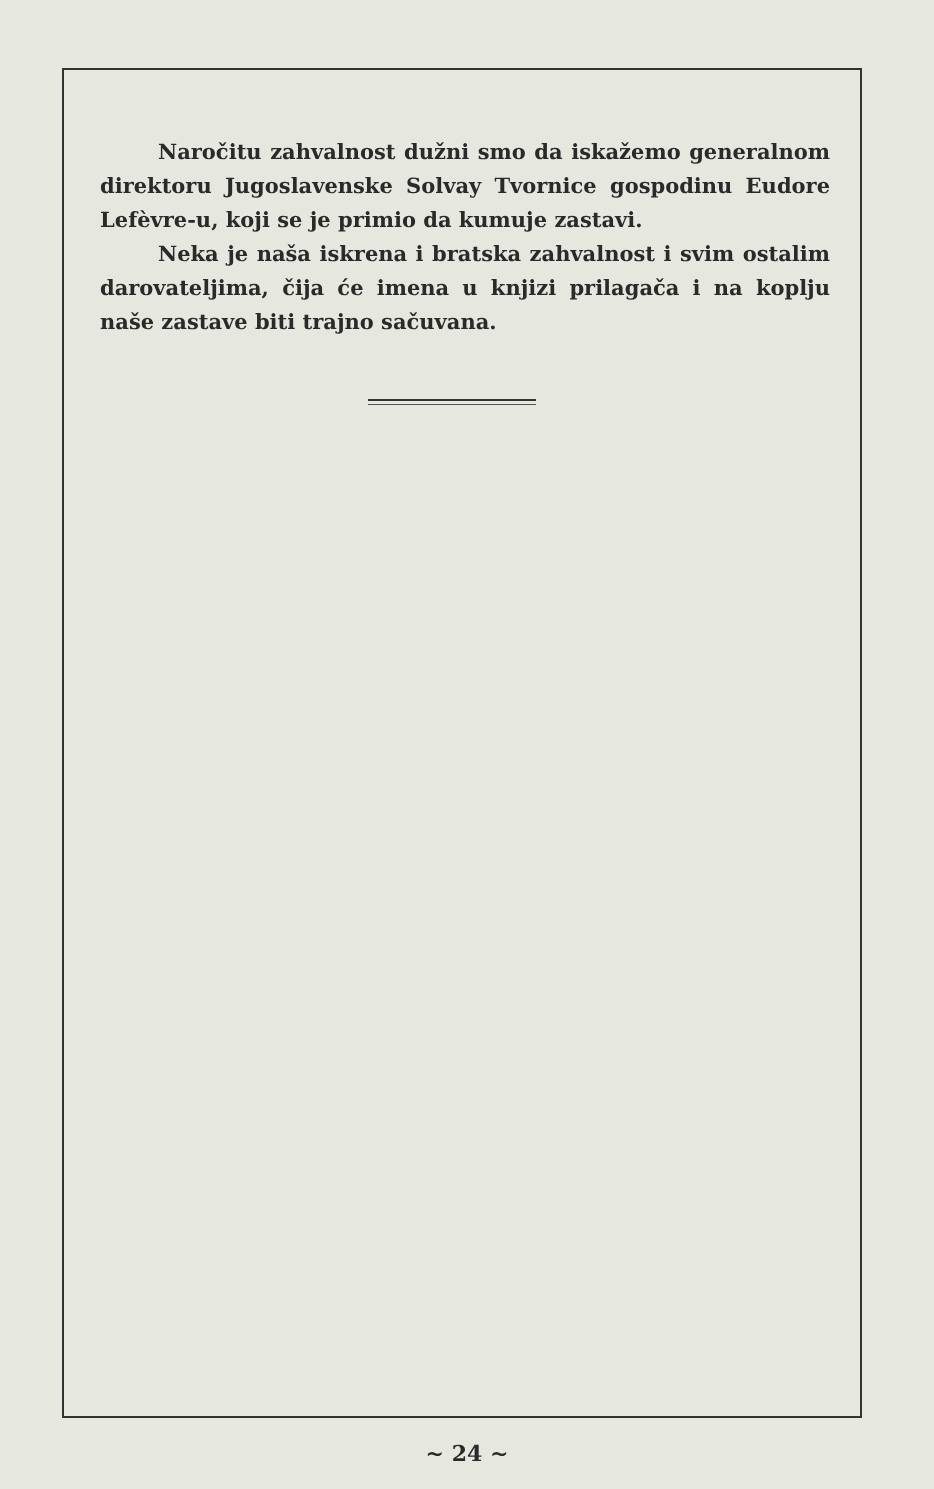Naročitu zahvalnost dužni smo da iskažemo generalnom direktoru Jugoslavenske Solvay Tvornice gospodinu Eudore Lefèvre-u, koji se je primio da kumuje zastavi.
Neka je naša iskrena i bratska zahvalnost i svim ostalim darovateljima, čija će imena u knjizi prilagača i na koplju naše zastave biti trajno sačuvana.
~ 24 ~